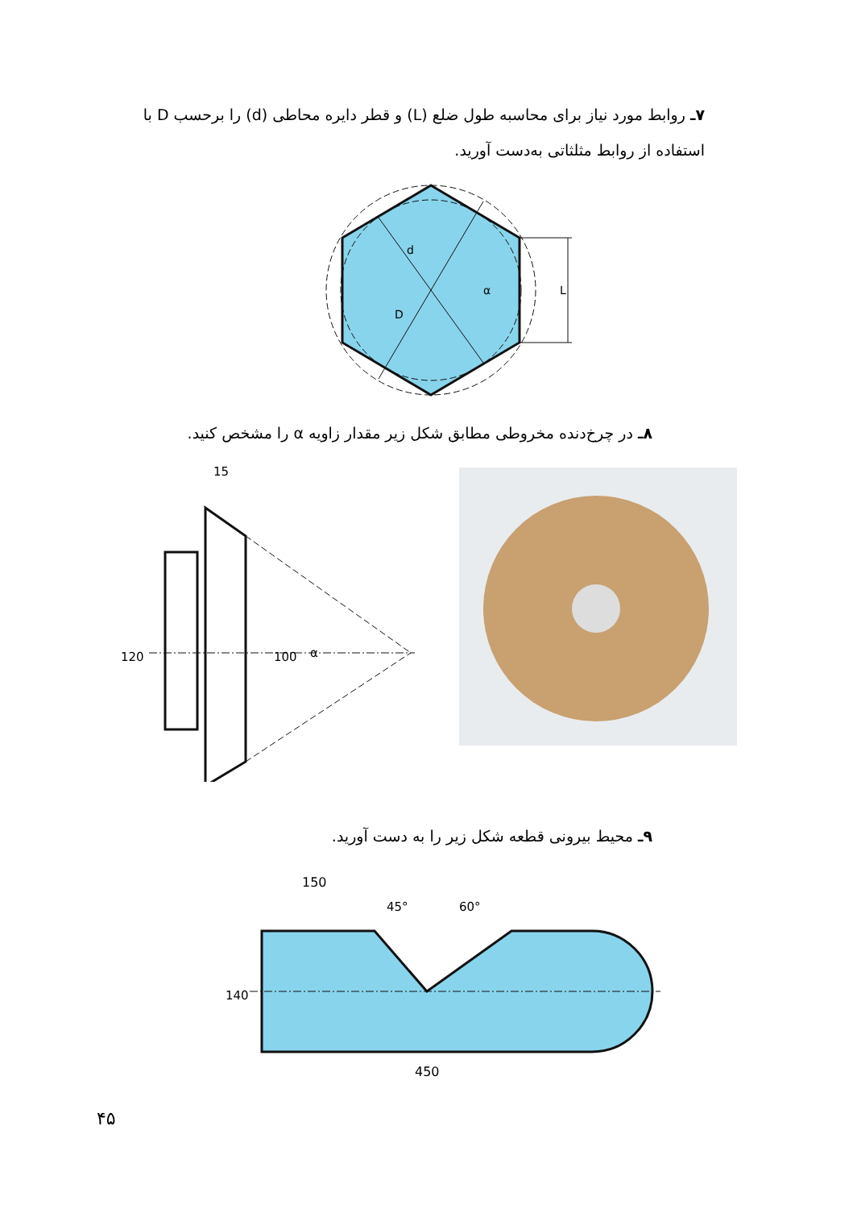۷ـ روابط مورد نیاز برای محاسبه طول ضلع (L) و قطر دایره محاطی (d) را برحسب D با استفاده از روابط مثلثاتی به‌دست آورید.
d
D
α
L
۸ـ در چرخ‌دنده مخروطی مطابق شکل زیر مقدار زاویه α را مشخص کنید.
15
120
100
α
۹ـ محیط بیرونی قطعه شکل زیر را به دست آورید.
150
45°
60°
140
450
۴۵